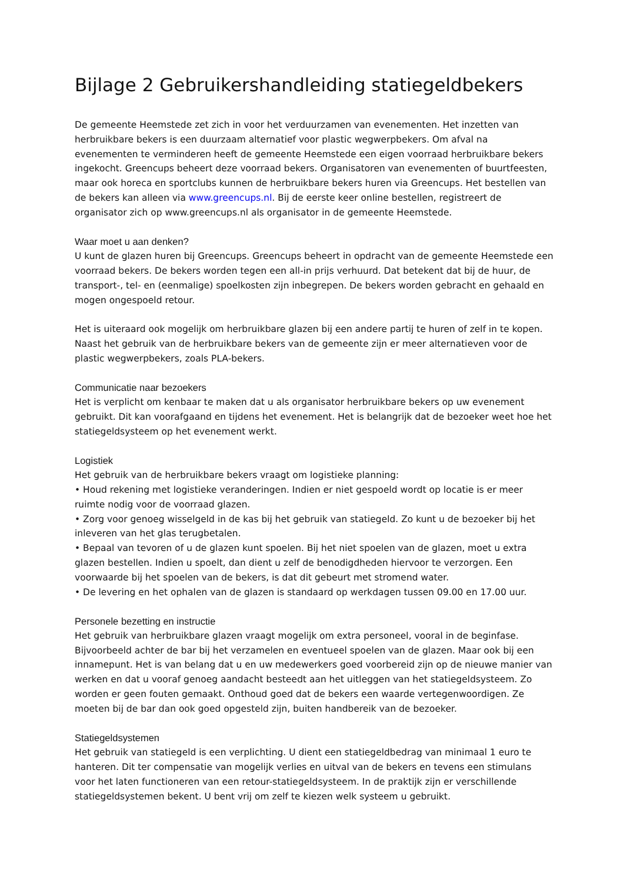Bijlage 2 Gebruikershandleiding statiegeldbekers
De gemeente Heemstede zet zich in voor het verduurzamen van evenementen. Het inzetten van herbruikbare bekers is een duurzaam alternatief voor plastic wegwerpbekers. Om afval na evenementen te verminderen heeft de gemeente Heemstede een eigen voorraad herbruikbare bekers ingekocht. Greencups beheert deze voorraad bekers. Organisatoren van evenementen of buurtfeesten, maar ook horeca en sportclubs kunnen de herbruikbare bekers huren via Greencups. Het bestellen van de bekers kan alleen via www.greencups.nl. Bij de eerste keer online bestellen, registreert de organisator zich op www.greencups.nl als organisator in de gemeente Heemstede.
Waar moet u aan denken?
U kunt de glazen huren bij Greencups. Greencups beheert in opdracht van de gemeente Heemstede een voorraad bekers. De bekers worden tegen een all-in prijs verhuurd. Dat betekent dat bij de huur, de transport-, tel- en (eenmalige) spoelkosten zijn inbegrepen. De bekers worden gebracht en gehaald en mogen ongespoeld retour.
Het is uiteraard ook mogelijk om herbruikbare glazen bij een andere partij te huren of zelf in te kopen. Naast het gebruik van de herbruikbare bekers van de gemeente zijn er meer alternatieven voor de plastic wegwerpbekers, zoals PLA-bekers.
Communicatie naar bezoekers
Het is verplicht om kenbaar te maken dat u als organisator herbruikbare bekers op uw evenement gebruikt. Dit kan voorafgaand en tijdens het evenement. Het is belangrijk dat de bezoeker weet hoe het statiegeldsysteem op het evenement werkt.
Logistiek
Het gebruik van de herbruikbare bekers vraagt om logistieke planning:
• Houd rekening met logistieke veranderingen. Indien er niet gespoeld wordt op locatie is er meer ruimte nodig voor de voorraad glazen.
• Zorg voor genoeg wisselgeld in de kas bij het gebruik van statiegeld. Zo kunt u de bezoeker bij het inleveren van het glas terugbetalen.
• Bepaal van tevoren of u de glazen kunt spoelen. Bij het niet spoelen van de glazen, moet u extra glazen bestellen. Indien u spoelt, dan dient u zelf de benodigdheden hiervoor te verzorgen. Een voorwaarde bij het spoelen van de bekers, is dat dit gebeurt met stromend water.
• De levering en het ophalen van de glazen is standaard op werkdagen tussen 09.00 en 17.00 uur.
Personele bezetting en instructie
Het gebruik van herbruikbare glazen vraagt mogelijk om extra personeel, vooral in de beginfase. Bijvoorbeeld achter de bar bij het verzamelen en eventueel spoelen van de glazen. Maar ook bij een innamepunt. Het is van belang dat u en uw medewerkers goed voorbereid zijn op de nieuwe manier van werken en dat u vooraf genoeg aandacht besteedt aan het uitleggen van het statiegeldsysteem. Zo worden er geen fouten gemaakt. Onthoud goed dat de bekers een waarde vertegenwoordigen. Ze moeten bij de bar dan ook goed opgesteld zijn, buiten handbereik van de bezoeker.
Statiegeldsystemen
Het gebruik van statiegeld is een verplichting. U dient een statiegeldbedrag van minimaal 1 euro te hanteren. Dit ter compensatie van mogelijk verlies en uitval van de bekers en tevens een stimulans voor het laten functioneren van een retour-statiegeldsysteem. In de praktijk zijn er verschillende statiegeldsystemen bekent. U bent vrij om zelf te kiezen welk systeem u gebruikt.